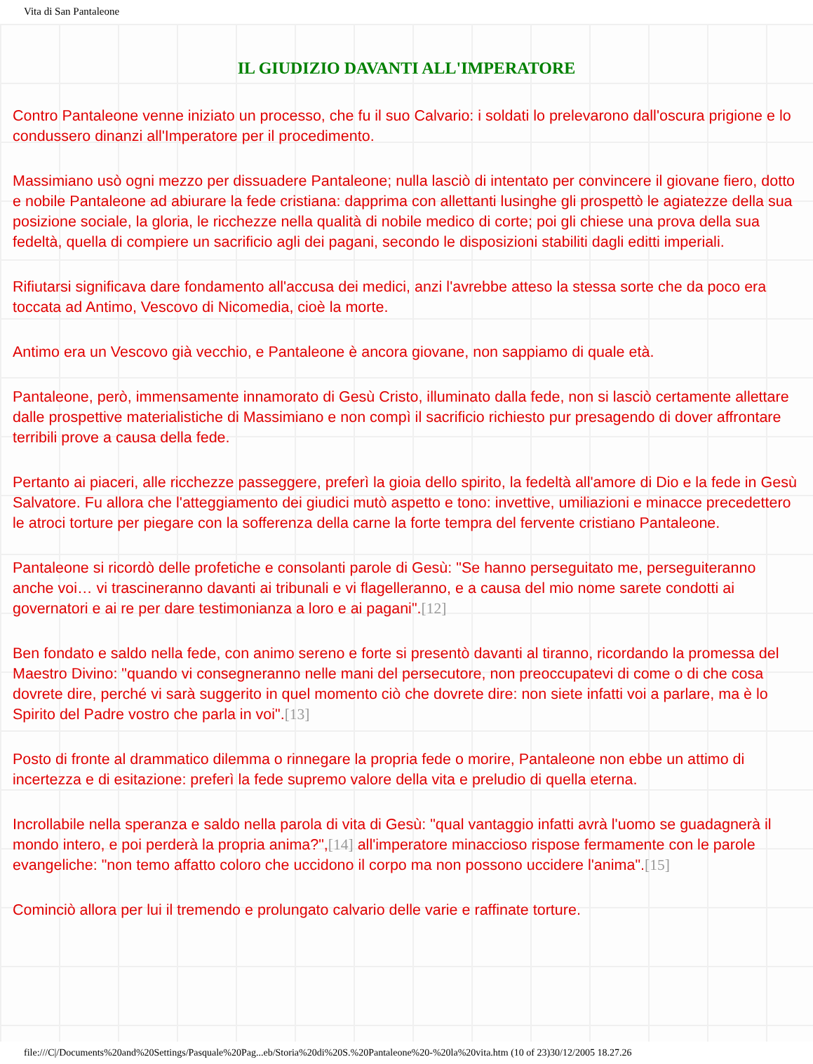Vita di San Pantaleone
IL GIUDIZIO DAVANTI ALL'IMPERATORE
Contro Pantaleone venne iniziato un processo, che fu il suo Calvario: i soldati lo prelevarono dall'oscura prigione e lo condussero dinanzi all'Imperatore per il procedimento.
Massimiano usò ogni mezzo per dissuadere Pantaleone; nulla lasciò di intentato per convincere il giovane fiero, dotto e nobile Pantaleone ad abiurare la fede cristiana: dapprima con allettanti lusinghe gli prospettò le agiatezze della sua posizione sociale, la gloria, le ricchezze nella qualità di nobile medico di corte; poi gli chiese una prova della sua fedeltà, quella di compiere un sacrificio agli dei pagani, secondo le disposizioni stabiliti dagli editti imperiali.
Rifiutarsi significava dare fondamento all'accusa dei medici, anzi l'avrebbe atteso la stessa sorte che da poco era toccata ad Antimo, Vescovo di Nicomedia, cioè la morte.
Antimo era un Vescovo già vecchio, e Pantaleone è ancora giovane, non sappiamo di quale età.
Pantaleone, però, immensamente innamorato di Gesù Cristo, illuminato dalla fede, non si lasciò certamente allettare dalle prospettive materialistiche di Massimiano e non compì il sacrificio richiesto pur presagendo di dover affrontare terribili prove a causa della fede.
Pertanto ai piaceri, alle ricchezze passeggere, preferì la gioia dello spirito, la fedeltà all'amore di Dio e la fede in Gesù Salvatore. Fu allora che l'atteggiamento dei giudici mutò aspetto e tono: invettive, umiliazioni e minacce precedettero le atroci torture per piegare con la sofferenza della carne la forte tempra del fervente cristiano Pantaleone.
Pantaleone si ricordò delle profetiche e consolanti parole di Gesù: "Se hanno perseguitato me, perseguiteranno anche voi… vi trascineranno davanti ai tribunali e vi flagelleranno, e a causa del mio nome sarete condotti ai governatori e ai re per dare testimonianza a loro e ai pagani".[12]
Ben fondato e saldo nella fede, con animo sereno e forte si presentò davanti al tiranno, ricordando la promessa del Maestro Divino: "quando vi consegneranno nelle mani del persecutore, non preoccupatevi di come o di che cosa dovrete dire, perché vi sarà suggerito in quel momento ciò che dovrete dire: non siete infatti voi a parlare, ma è lo Spirito del Padre vostro che parla in voi".[13]
Posto di fronte al drammatico dilemma o rinnegare la propria fede o morire, Pantaleone non ebbe un attimo di incertezza e di esitazione: preferì la fede supremo valore della vita e preludio di quella eterna.
Incrollabile nella speranza e saldo nella parola di vita di Gesù: "qual vantaggio infatti avrà l'uomo se guadagnerà il mondo intero, e poi perderà la propria anima?",[14] all'imperatore minaccioso rispose fermamente con le parole evangeliche: "non temo affatto coloro che uccidono il corpo ma non possono uccidere l'anima".[15]
Cominciò allora per lui il tremendo e prolungato calvario delle varie e raffinate torture.
file:///C|/Documents%20and%20Settings/Pasquale%20Pag...eb/Storia%20di%20S.%20Pantaleone%20-%20la%20vita.htm (10 of 23)30/12/2005 18.27.26